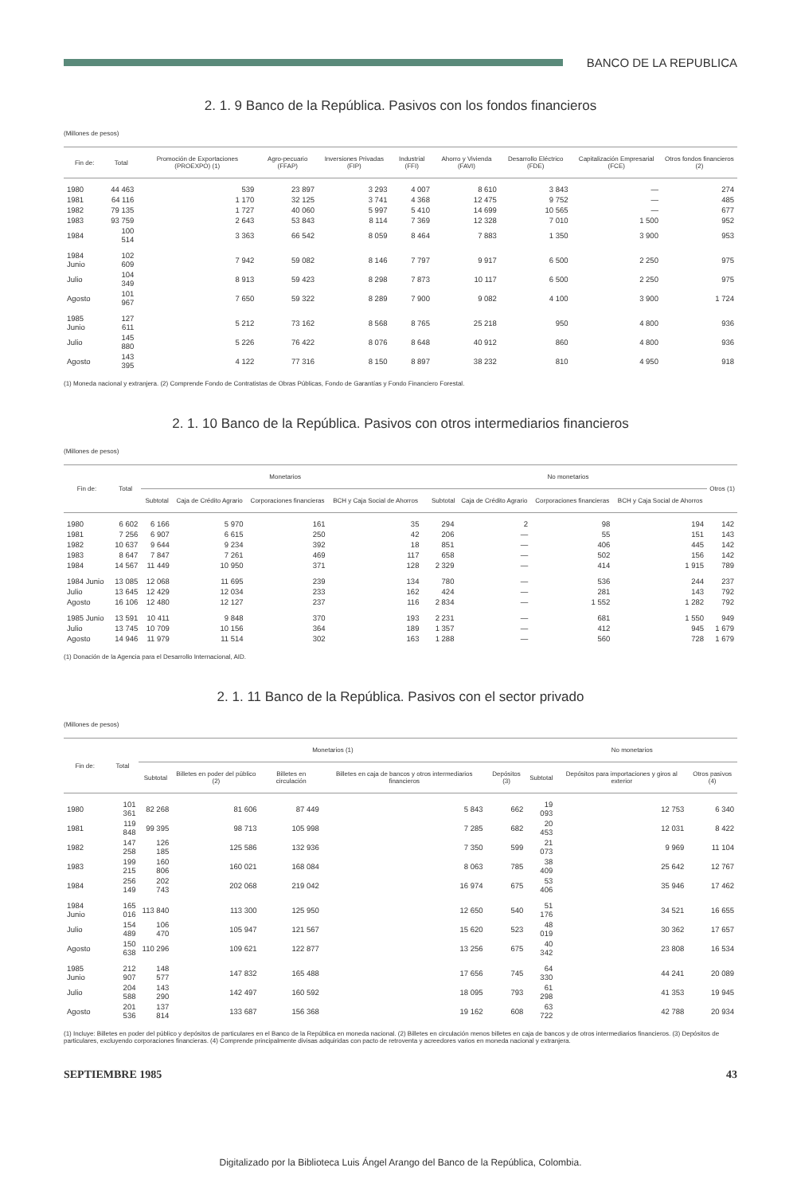BANCO DE LA REPUBLICA
2. 1. 9 Banco de la República. Pasivos con los fondos financieros
(Millones de pesos)
| Fin de: | Total | Promoción de Exportaciones (PROEXPO) (1) | Agro-pecuario (FFAP) | Inversiones Privadas (FIP) | Industrial (FFI) | Ahorro y Vivienda (FAVI) | Desarrollo Eléctrico (FDE) | Capitalización Empresarial (FCE) | Otros fondos financieros (2) |
| --- | --- | --- | --- | --- | --- | --- | --- | --- | --- |
| 1980 | 44 463 | 539 | 23 897 | 3 293 | 4 007 | 8 610 | 3 843 | — | 274 |
| 1981 | 64 116 | 1 170 | 32 125 | 3 741 | 4 368 | 12 475 | 9 752 | — | 485 |
| 1982 | 79 135 | 1 727 | 40 060 | 5 997 | 5 410 | 14 699 | 10 565 | — | 677 |
| 1983 | 93 759 | 2 643 | 53 843 | 8 114 | 7 369 | 12 328 | 7 010 | 1 500 | 952 |
| 1984 | 100 514 | 3 363 | 66 542 | 8 059 | 8 464 | 7 883 | 1 350 | 3 900 | 953 |
| 1984 Junio | 102 609 | 7 942 | 59 082 | 8 146 | 7 797 | 9 917 | 6 500 | 2 250 | 975 |
| Julio | 104 349 | 8 913 | 59 423 | 8 298 | 7 873 | 10 117 | 6 500 | 2 250 | 975 |
| Agosto | 101 967 | 7 650 | 59 322 | 8 289 | 7 900 | 9 082 | 4 100 | 3 900 | 1 724 |
| 1985 Junio | 127 611 | 5 212 | 73 162 | 8 568 | 8 765 | 25 218 | 950 | 4 800 | 936 |
| Julio | 145 880 | 5 226 | 76 422 | 8 076 | 8 648 | 40 912 | 860 | 4 800 | 936 |
| Agosto | 143 395 | 4 122 | 77 316 | 8 150 | 8 897 | 38 232 | 810 | 4 950 | 918 |
(1) Moneda nacional y extranjera. (2) Comprende Fondo de Contratistas de Obras Públicas, Fondo de Garantías y Fondo Financiero Forestal.
2. 1. 10 Banco de la República. Pasivos con otros intermediarios financieros
(Millones de pesos)
| Fin de: | Total | Monetarios | | | | | No monetarios | | | | Otros (1) |
| --- | --- | --- | --- | --- | --- | --- | --- | --- | --- | --- | --- |
| | | Subtotal | Caja de Crédito Agrario | Corporaciones financieras | BCH y Caja Social de Ahorros | | Subtotal | Caja de Crédito Agrario | Corporaciones financieras | BCH y Caja Social de Ahorros | |
| 1980 | 6 602 | 6 166 | 5 970 | 161 | 35 | | 294 | 2 | 98 | 194 | 142 |
| 1981 | 7 256 | 6 907 | 6 615 | 250 | 42 | | 206 | — | 55 | 151 | 143 |
| 1982 | 10 637 | 9 644 | 9 234 | 392 | 18 | | 851 | — | 406 | 445 | 142 |
| 1983 | 8 647 | 7 847 | 7 261 | 469 | 117 | | 658 | — | 502 | 156 | 142 |
| 1984 | 14 567 | 11 449 | 10 950 | 371 | 128 | | 2 329 | — | 414 | 1 915 | 789 |
| 1984 Junio | 13 085 | 12 068 | 11 695 | 239 | 134 | | 780 | — | 536 | 244 | 237 |
| Julio | 13 645 | 12 429 | 12 034 | 233 | 162 | | 424 | — | 281 | 143 | 792 |
| Agosto | 16 106 | 12 480 | 12 127 | 237 | 116 | | 2 834 | — | 1 552 | 1 282 | 792 |
| 1985 Junio | 13 591 | 10 411 | 9 848 | 370 | 193 | | 2 231 | — | 681 | 1 550 | 949 |
| Julio | 13 745 | 10 709 | 10 156 | 364 | 189 | | 1 357 | — | 412 | 945 | 1 679 |
| Agosto | 14 946 | 11 979 | 11 514 | 302 | 163 | | 1 288 | — | 560 | 728 | 1 679 |
(1) Donación de la Agencia para el Desarrollo Internacional, AID.
2. 1. 11 Banco de la República. Pasivos con el sector privado
(Millones de pesos)
| Fin de: | Total | Monetarios (1) | | | | | No monetarios | | |
| --- | --- | --- | --- | --- | --- | --- | --- | --- | --- |
| | | Subtotal | Billetes en poder del público (2) | Billetes en circulación | Billetes en caja de bancos y otros intermediarios financieros | Depósitos (3) | Subtotal | Depósitos para importaciones y giros al exterior | Otros pasivos (4) |
| 1980 | 101 361 | 82 268 | 81 606 | 87 449 | 5 843 | 662 | 19 093 | 12 753 | 6 340 |
| 1981 | 119 848 | 99 395 | 98 713 | 105 998 | 7 285 | 682 | 20 453 | 12 031 | 8 422 |
| 1982 | 147 258 | 126 185 | 125 586 | 132 936 | 7 350 | 599 | 21 073 | 9 969 | 11 104 |
| 1983 | 199 215 | 160 806 | 160 021 | 168 084 | 8 063 | 785 | 38 409 | 25 642 | 12 767 |
| 1984 | 256 149 | 202 743 | 202 068 | 219 042 | 16 974 | 675 | 53 406 | 35 946 | 17 462 |
| 1984 Junio | 165 016 | 113 840 | 113 300 | 125 950 | 12 650 | 540 | 51 176 | 34 521 | 16 655 |
| Julio | 154 489 | 106 470 | 105 947 | 121 567 | 15 620 | 523 | 48 019 | 30 362 | 17 657 |
| Agosto | 150 638 | 110 296 | 109 621 | 122 877 | 13 256 | 675 | 40 342 | 23 808 | 16 534 |
| 1985 Junio | 212 907 | 148 577 | 147 832 | 165 488 | 17 656 | 745 | 64 330 | 44 241 | 20 089 |
| Julio | 204 588 | 143 290 | 142 497 | 160 592 | 18 095 | 793 | 61 298 | 41 353 | 19 945 |
| Agosto | 201 536 | 137 814 | 133 687 | 156 368 | 19 162 | 608 | 63 722 | 42 788 | 20 934 |
(1) Incluye: Billetes en poder del público y depósitos de particulares en el Banco de la República en moneda nacional. (2) Billetes en circulación menos billetes en caja de bancos y de otros intermediarios financieros. (3) Depósitos de particulares, excluyendo corporaciones financieras. (4) Comprende principalmente divisas adquiridas con pacto de retroventa y acreedores varios en moneda nacional y extranjera.
SEPTIEMBRE 1985 43
Digitalizado por la Biblioteca Luis Ángel Arango del Banco de la República, Colombia.